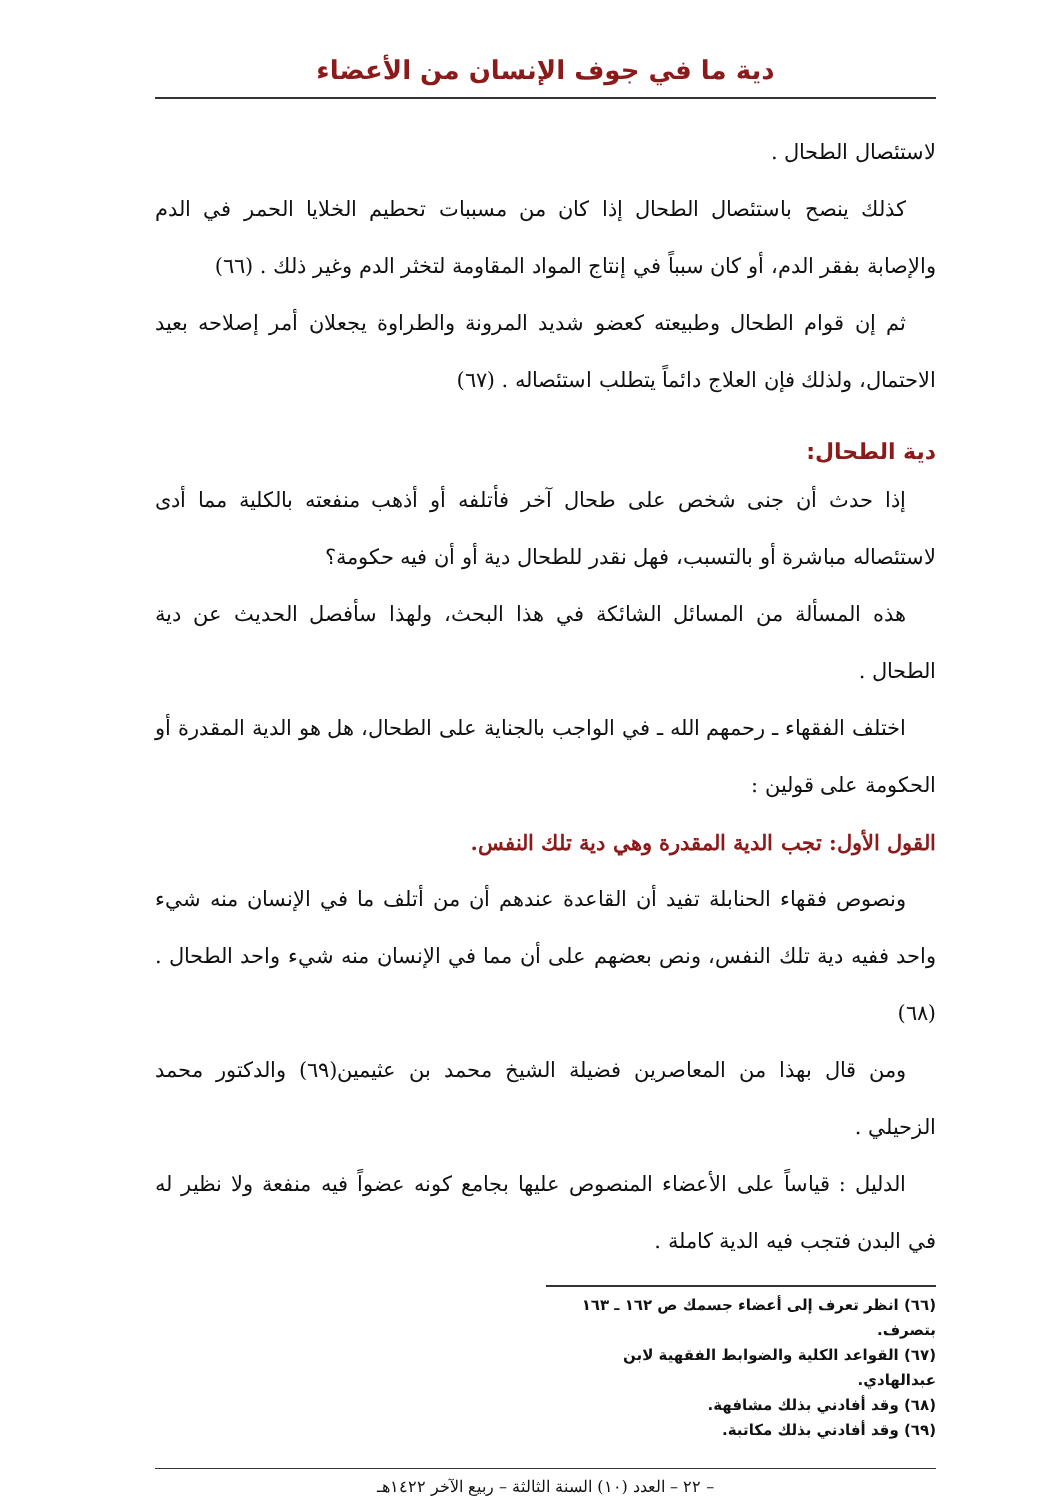دية ما في جوف الإنسان من الأعضاء
لاستئصال الطحال .
كذلك ينصح باستئصال الطحال إذا كان من مسببات تحطيم الخلايا الحمر في الدم والإصابة بفقر الدم، أو كان سبباً في إنتاج المواد المقاومة لتخثر الدم وغير ذلك . (٦٦)
ثم إن قوام الطحال وطبيعته كعضو شديد المرونة والطراوة يجعلان أمر إصلاحه بعيد الاحتمال، ولذلك فإن العلاج دائماً يتطلب استئصاله . (٦٧)
دية الطحال:
إذا حدث أن جنى شخص على طحال آخر فأتلفه أو أذهب منفعته بالكلية مما أدى لاستئصاله مباشرة أو بالتسبب، فهل نقدر للطحال دية أو أن فيه حكومة؟
هذه المسألة من المسائل الشائكة في هذا البحث، ولهذا سأفصل الحديث عن دية الطحال .
اختلف الفقهاء ـ رحمهم الله ـ في الواجب بالجناية على الطحال، هل هو الدية المقدرة أو الحكومة على قولين :
القول الأول: تجب الدية المقدرة وهي دية تلك النفس.
ونصوص فقهاء الحنابلة تفيد أن القاعدة عندهم أن من أتلف ما في الإنسان منه شيء واحد ففيه دية تلك النفس، ونص بعضهم على أن مما في الإنسان منه شيء واحد الطحال . (٦٨)
ومن قال بهذا من المعاصرين فضيلة الشيخ محمد بن عثيمين(٦٩) والدكتور محمد الزحيلي .
الدليل : قياساً على الأعضاء المنصوص عليها بجامع كونه عضواً فيه منفعة ولا نظير له في البدن فتجب فيه الدية كاملة .
(٦٦) انظر تعرف إلى أعضاء جسمك ص ١٦٢ ـ ١٦٣ بتصرف.
(٦٧) القواعد الكلية والضوابط الفقهية لابن عبدالهادي.
(٦٨) وقد أفادني بذلك مشافهة.
(٦٩) وقد أفادني بذلك مكاتبة.
– ٢٢ – العدد (١٠) السنة الثالثة – ربيع الآخر ١٤٢٢هـ